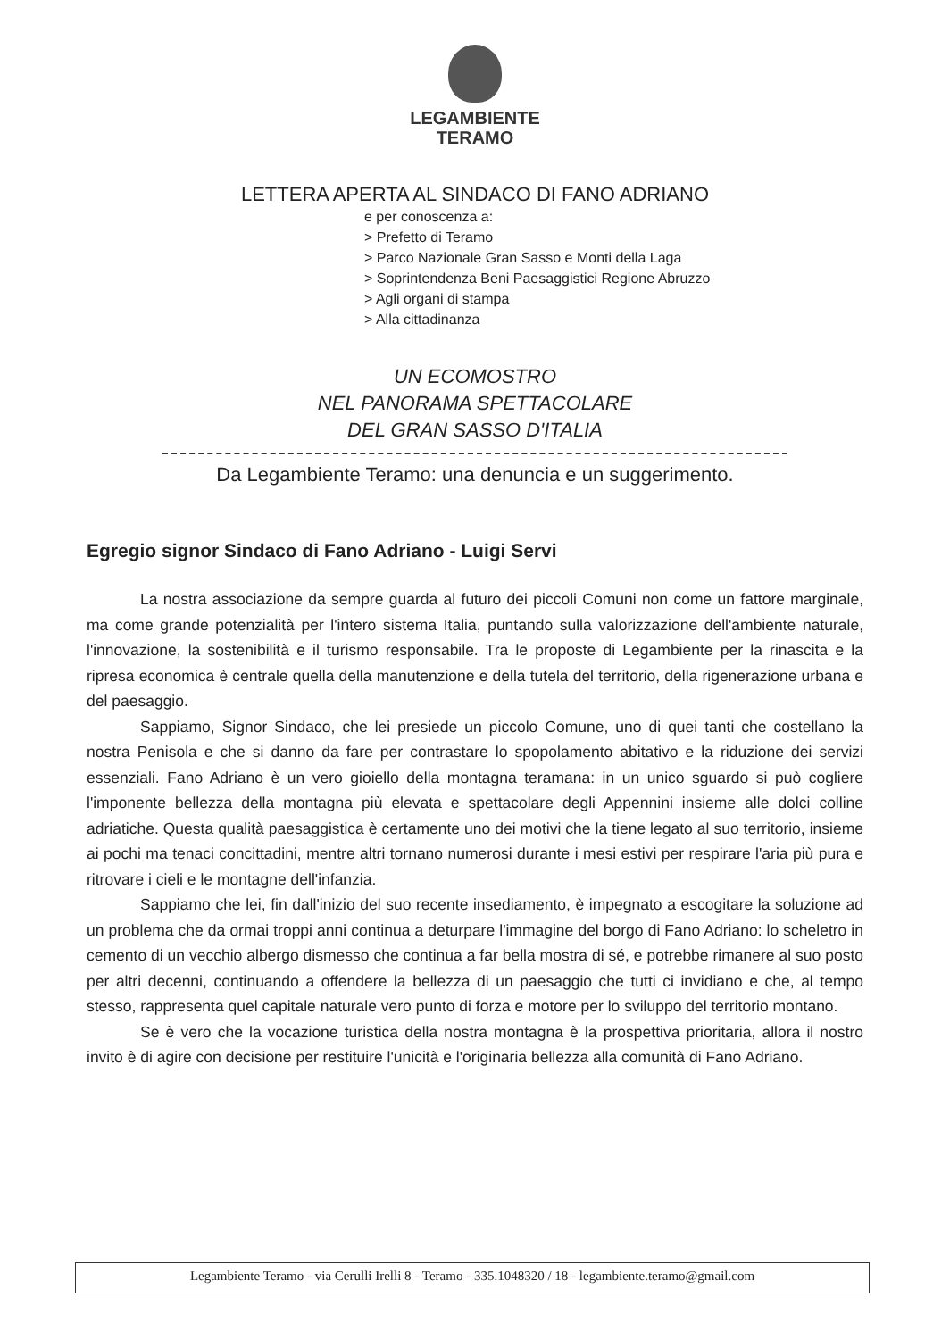LEGAMBIENTE
TERAMO
LETTERA APERTA AL SINDACO DI FANO ADRIANO
e per conoscenza a:
> Prefetto di Teramo
> Parco Nazionale Gran Sasso e Monti della Laga
> Soprintendenza Beni Paesaggistici Regione Abruzzo
> Agli organi di stampa
> Alla cittadinanza
UN ECOMOSTRO
NEL PANORAMA SPETTACOLARE
DEL GRAN SASSO D'ITALIA
Da Legambiente Teramo: una denuncia e un suggerimento.
Egregio signor Sindaco di Fano Adriano - Luigi Servi
La nostra associazione da sempre guarda al futuro dei piccoli Comuni non come un fattore marginale, ma come grande potenzialità per l'intero sistema Italia, puntando sulla valorizzazione dell'ambiente naturale, l'innovazione, la sostenibilità e il turismo responsabile. Tra le proposte di Legambiente per la rinascita e la ripresa economica è centrale quella della manutenzione e della tutela del territorio, della rigenerazione urbana e del paesaggio.
Sappiamo, Signor Sindaco, che lei presiede un piccolo Comune, uno di quei tanti che costellano la nostra Penisola e che si danno da fare per contrastare lo spopolamento abitativo e la riduzione dei servizi essenziali. Fano Adriano è un vero gioiello della montagna teramana: in un unico sguardo si può cogliere l'imponente bellezza della montagna più elevata e spettacolare degli Appennini insieme alle dolci colline adriatiche. Questa qualità paesaggistica è certamente uno dei motivi che la tiene legato al suo territorio, insieme ai pochi ma tenaci concittadini, mentre altri tornano numerosi durante i mesi estivi per respirare l'aria più pura e ritrovare i cieli e le montagne dell'infanzia.
Sappiamo che lei, fin dall'inizio del suo recente insediamento, è impegnato a escogitare la soluzione ad un problema che da ormai troppi anni continua a deturpare l'immagine del borgo di Fano Adriano: lo scheletro in cemento di un vecchio albergo dismesso che continua a far bella mostra di sé, e potrebbe rimanere al suo posto per altri decenni, continuando a offendere la bellezza di un paesaggio che tutti ci invidiano e che, al tempo stesso, rappresenta quel capitale naturale vero punto di forza e motore per lo sviluppo del territorio montano.
Se è vero che la vocazione turistica della nostra montagna è la prospettiva prioritaria, allora il nostro invito è di agire con decisione per restituire l'unicità e l'originaria bellezza alla comunità di Fano Adriano.
Legambiente Teramo - via Cerulli Irelli 8 - Teramo - 335.1048320 / 18 - legambiente.teramo@gmail.com